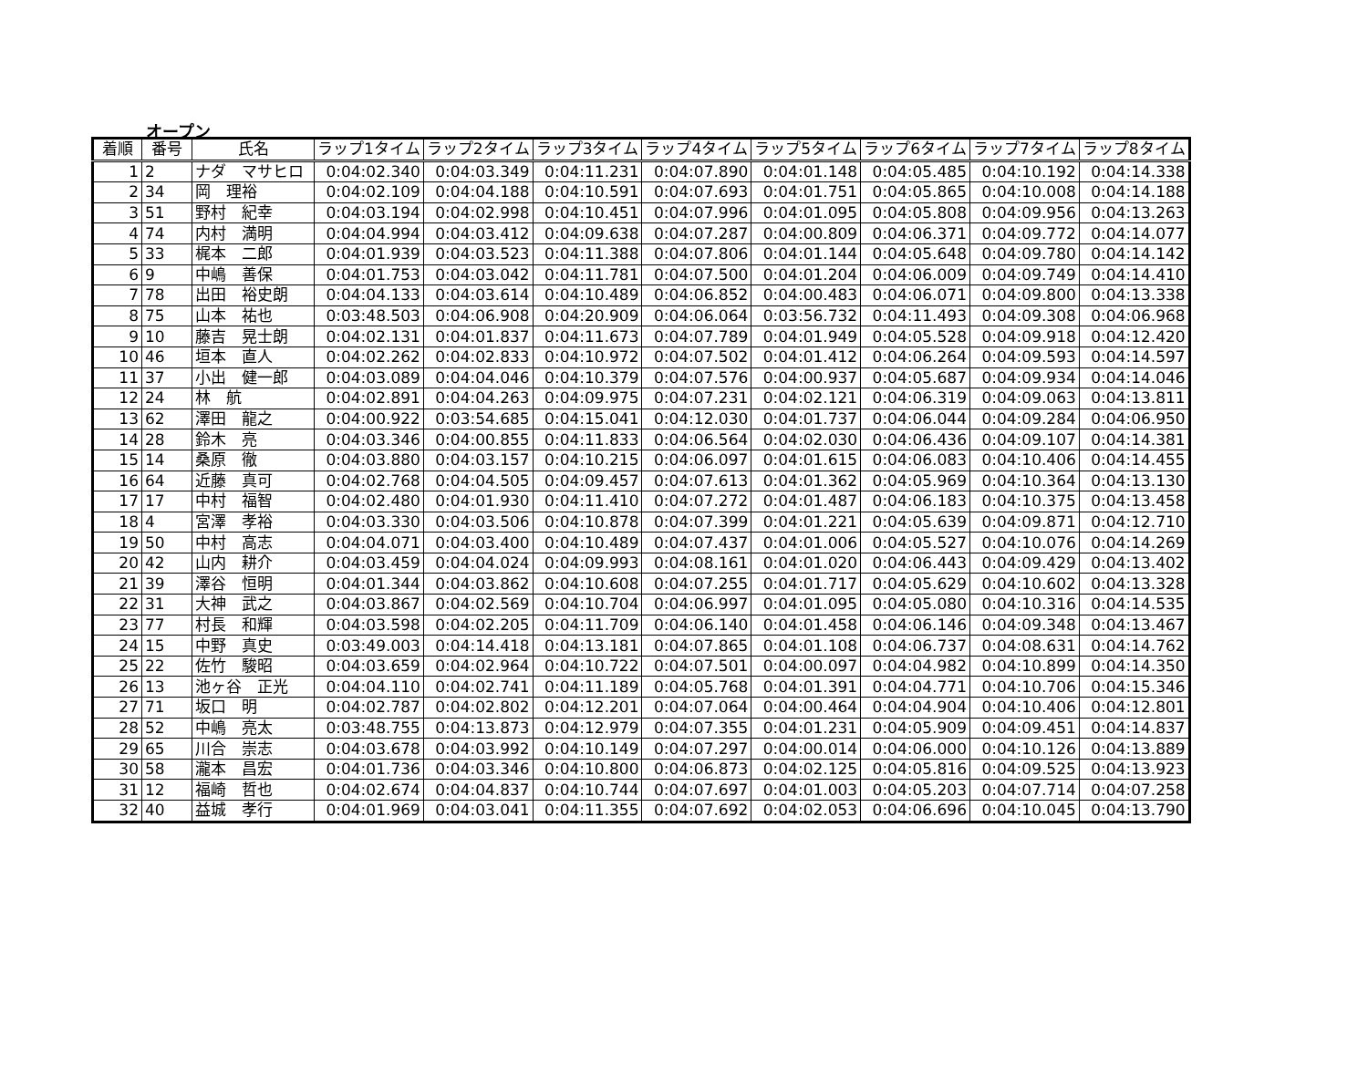オープン
| 着順 | 番号 | 氏名 | ラップ1タイム | ラップ2タイム | ラップ3タイム | ラップ4タイム | ラップ5タイム | ラップ6タイム | ラップ7タイム | ラップ8タイム |
| --- | --- | --- | --- | --- | --- | --- | --- | --- | --- | --- |
| 1 | 2 | ナダ マサヒロ | 0:04:02.340 | 0:04:03.349 | 0:04:11.231 | 0:04:07.890 | 0:04:01.148 | 0:04:05.485 | 0:04:10.192 | 0:04:14.338 |
| 2 | 34 | 岡 理裕 | 0:04:02.109 | 0:04:04.188 | 0:04:10.591 | 0:04:07.693 | 0:04:01.751 | 0:04:05.865 | 0:04:10.008 | 0:04:14.188 |
| 3 | 51 | 野村 紀幸 | 0:04:03.194 | 0:04:02.998 | 0:04:10.451 | 0:04:07.996 | 0:04:01.095 | 0:04:05.808 | 0:04:09.956 | 0:04:13.263 |
| 4 | 74 | 内村 満明 | 0:04:04.994 | 0:04:03.412 | 0:04:09.638 | 0:04:07.287 | 0:04:00.809 | 0:04:06.371 | 0:04:09.772 | 0:04:14.077 |
| 5 | 33 | 梶本 二郎 | 0:04:01.939 | 0:04:03.523 | 0:04:11.388 | 0:04:07.806 | 0:04:01.144 | 0:04:05.648 | 0:04:09.780 | 0:04:14.142 |
| 6 | 9 | 中嶋 善保 | 0:04:01.753 | 0:04:03.042 | 0:04:11.781 | 0:04:07.500 | 0:04:01.204 | 0:04:06.009 | 0:04:09.749 | 0:04:14.410 |
| 7 | 78 | 出田 裕史朗 | 0:04:04.133 | 0:04:03.614 | 0:04:10.489 | 0:04:06.852 | 0:04:00.483 | 0:04:06.071 | 0:04:09.800 | 0:04:13.338 |
| 8 | 75 | 山本 祐也 | 0:03:48.503 | 0:04:06.908 | 0:04:20.909 | 0:04:06.064 | 0:03:56.732 | 0:04:11.493 | 0:04:09.308 | 0:04:06.968 |
| 9 | 10 | 藤吉 晃士朗 | 0:04:02.131 | 0:04:01.837 | 0:04:11.673 | 0:04:07.789 | 0:04:01.949 | 0:04:05.528 | 0:04:09.918 | 0:04:12.420 |
| 10 | 46 | 垣本 直人 | 0:04:02.262 | 0:04:02.833 | 0:04:10.972 | 0:04:07.502 | 0:04:01.412 | 0:04:06.264 | 0:04:09.593 | 0:04:14.597 |
| 11 | 37 | 小出 健一郎 | 0:04:03.089 | 0:04:04.046 | 0:04:10.379 | 0:04:07.576 | 0:04:00.937 | 0:04:05.687 | 0:04:09.934 | 0:04:14.046 |
| 12 | 24 | 林 航 | 0:04:02.891 | 0:04:04.263 | 0:04:09.975 | 0:04:07.231 | 0:04:02.121 | 0:04:06.319 | 0:04:09.063 | 0:04:13.811 |
| 13 | 62 | 澤田 龍之 | 0:04:00.922 | 0:03:54.685 | 0:04:15.041 | 0:04:12.030 | 0:04:01.737 | 0:04:06.044 | 0:04:09.284 | 0:04:06.950 |
| 14 | 28 | 鈴木 亮 | 0:04:03.346 | 0:04:00.855 | 0:04:11.833 | 0:04:06.564 | 0:04:02.030 | 0:04:06.436 | 0:04:09.107 | 0:04:14.381 |
| 15 | 14 | 桑原 徹 | 0:04:03.880 | 0:04:03.157 | 0:04:10.215 | 0:04:06.097 | 0:04:01.615 | 0:04:06.083 | 0:04:10.406 | 0:04:14.455 |
| 16 | 64 | 近藤 真可 | 0:04:02.768 | 0:04:04.505 | 0:04:09.457 | 0:04:07.613 | 0:04:01.362 | 0:04:05.969 | 0:04:10.364 | 0:04:13.130 |
| 17 | 17 | 中村 福智 | 0:04:02.480 | 0:04:01.930 | 0:04:11.410 | 0:04:07.272 | 0:04:01.487 | 0:04:06.183 | 0:04:10.375 | 0:04:13.458 |
| 18 | 4 | 宮澤 孝裕 | 0:04:03.330 | 0:04:03.506 | 0:04:10.878 | 0:04:07.399 | 0:04:01.221 | 0:04:05.639 | 0:04:09.871 | 0:04:12.710 |
| 19 | 50 | 中村 高志 | 0:04:04.071 | 0:04:03.400 | 0:04:10.489 | 0:04:07.437 | 0:04:01.006 | 0:04:05.527 | 0:04:10.076 | 0:04:14.269 |
| 20 | 42 | 山内 耕介 | 0:04:03.459 | 0:04:04.024 | 0:04:09.993 | 0:04:08.161 | 0:04:01.020 | 0:04:06.443 | 0:04:09.429 | 0:04:13.402 |
| 21 | 39 | 澤谷 恒明 | 0:04:01.344 | 0:04:03.862 | 0:04:10.608 | 0:04:07.255 | 0:04:01.717 | 0:04:05.629 | 0:04:10.602 | 0:04:13.328 |
| 22 | 31 | 大神 武之 | 0:04:03.867 | 0:04:02.569 | 0:04:10.704 | 0:04:06.997 | 0:04:01.095 | 0:04:05.080 | 0:04:10.316 | 0:04:14.535 |
| 23 | 77 | 村長 和輝 | 0:04:03.598 | 0:04:02.205 | 0:04:11.709 | 0:04:06.140 | 0:04:01.458 | 0:04:06.146 | 0:04:09.348 | 0:04:13.467 |
| 24 | 15 | 中野 真史 | 0:03:49.003 | 0:04:14.418 | 0:04:13.181 | 0:04:07.865 | 0:04:01.108 | 0:04:06.737 | 0:04:08.631 | 0:04:14.762 |
| 25 | 22 | 佐竹 駿昭 | 0:04:03.659 | 0:04:02.964 | 0:04:10.722 | 0:04:07.501 | 0:04:00.097 | 0:04:04.982 | 0:04:10.899 | 0:04:14.350 |
| 26 | 13 | 池ヶ谷 正光 | 0:04:04.110 | 0:04:02.741 | 0:04:11.189 | 0:04:05.768 | 0:04:01.391 | 0:04:04.771 | 0:04:10.706 | 0:04:15.346 |
| 27 | 71 | 坂口 明 | 0:04:02.787 | 0:04:02.802 | 0:04:12.201 | 0:04:07.064 | 0:04:00.464 | 0:04:04.904 | 0:04:10.406 | 0:04:12.801 |
| 28 | 52 | 中嶋 亮太 | 0:03:48.755 | 0:04:13.873 | 0:04:12.979 | 0:04:07.355 | 0:04:01.231 | 0:04:05.909 | 0:04:09.451 | 0:04:14.837 |
| 29 | 65 | 川合 崇志 | 0:04:03.678 | 0:04:03.992 | 0:04:10.149 | 0:04:07.297 | 0:04:00.014 | 0:04:06.000 | 0:04:10.126 | 0:04:13.889 |
| 30 | 58 | 瀧本 昌宏 | 0:04:01.736 | 0:04:03.346 | 0:04:10.800 | 0:04:06.873 | 0:04:02.125 | 0:04:05.816 | 0:04:09.525 | 0:04:13.923 |
| 31 | 12 | 福崎 哲也 | 0:04:02.674 | 0:04:04.837 | 0:04:10.744 | 0:04:07.697 | 0:04:01.003 | 0:04:05.203 | 0:04:07.714 | 0:04:07.258 |
| 32 | 40 | 益城 孝行 | 0:04:01.969 | 0:04:03.041 | 0:04:11.355 | 0:04:07.692 | 0:04:02.053 | 0:04:06.696 | 0:04:10.045 | 0:04:13.790 |